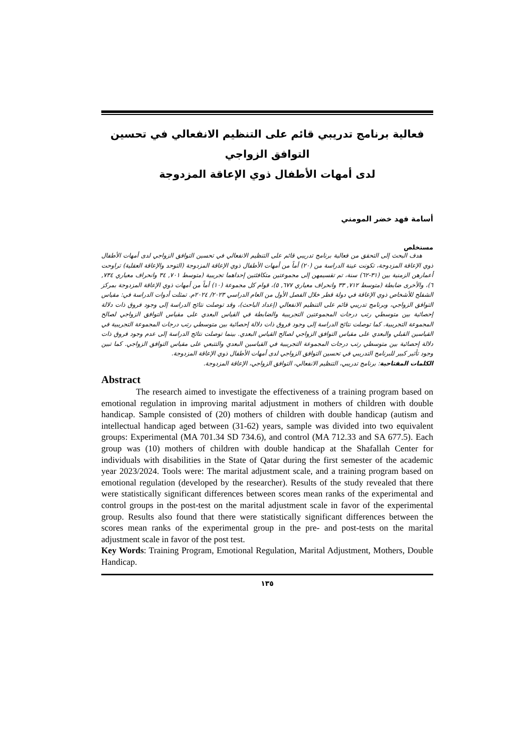فعالية برنامج تدريبي قائم على التنظيم الانفعالي في تحسين التوافق الزواجي
لدى أمهات الأطفال ذوي الإعاقة المزدوجة
أسامة فهد خضر المومني
مستخلص
هدف البحث إلى التحقق من فعالية برنامج تدريبي قائم على التنظيم الانفعالي في تحسين التوافق الزواجي لدى أمهات الأطفال ذوي الإعاقة المزدوجة، تكونت عينة الدراسة من (٢٠) أماً من أمهات الأطفال ذوي الإعاقة المزدوجة (التوحد والإعاقة العقلية) تراوحت أعمارهن الزمنية بين (٣١-٦٢) سنة، تم تقسيمهن إلى مجموعتين متكافئتين إحداهما تجريبية (متوسط ٧٠١, ٣٤ وانحراف معياري ٧٣٤, ٦)، والأخرى ضابطة (متوسط ٧١٢, ٣٣ وانحراف معياري ٦٧٧, ٥)، قوام كل مجموعة (١٠) أماً من أمهات ذوي الإعاقة المزدوجة بمركز الشفلح للأشخاص ذوي الإعاقة في دولة قطر خلال الفصل الأول من العام الدراسي ٢٠٢٣/ ٢٠٢٤م. تمثلت أدوات الدراسة في: مقياس التوافق الزواجي، وبرنامج تدريبي قائم على التنظيم الانفعالي (إعداد الباحث)، وقد توصلت نتائج الدراسة إلى وجود فروق ذات دلالة إحصائية بين متوسطي رتب درجات المجموعتين التجريبية والضابطة في القياس البعدي على مقياس التوافق الزواجي لصالح المجموعة التجريبية. كما توصلت نتائج الدراسة إلى وجود فروق ذات دلالة إحصائية بين متوسطي رتب درجات المجموعة التجريبية في القياسين القبلي والبعدي على مقياس التوافق الزواجي لصالح القياس البعدي. بينما توصلت نتائج الدراسة إلى عدم وجود فروق ذات دلالة إحصائية بين متوسطي رتب درجات المجموعة التجريبية في القياسين البعدي والتتبعي على مقياس التوافق الزواجي. كما تبين وجود تأثير كبير للبرنامج التدريبي في تحسين التوافق الزواجي لدى أمهات الأطفال ذوي الإعاقة المزدوجة.
الكلمات المفتاحية: برنامج تدريبي، التنظيم الانفعالي، التوافق الزواجي، الإعاقة المزدوجة.
Abstract
The research aimed to investigate the effectiveness of a training program based on emotional regulation in improving marital adjustment in mothers of children with double handicap. Sample consisted of (20) mothers of children with double handicap (autism and intellectual handicap aged between (31-62) years, sample was divided into two equivalent groups: Experimental (MA 701.34 SD 734.6), and control (MA 712.33 and SA 677.5). Each group was (10) mothers of children with double handicap at the Shafallah Center for individuals with disabilities in the State of Qatar during the first semester of the academic year 2023/2024. Tools were: The marital adjustment scale, and a training program based on emotional regulation (developed by the researcher). Results of the study revealed that there were statistically significant differences between scores mean ranks of the experimental and control groups in the post-test on the marital adjustment scale in favor of the experimental group. Results also found that there were statistically significant differences between the scores mean ranks of the experimental group in the pre- and post-tests on the marital adjustment scale in favor of the post test.
Key Words: Training Program, Emotional Regulation, Marital Adjustment, Mothers, Double Handicap.
١٣٥